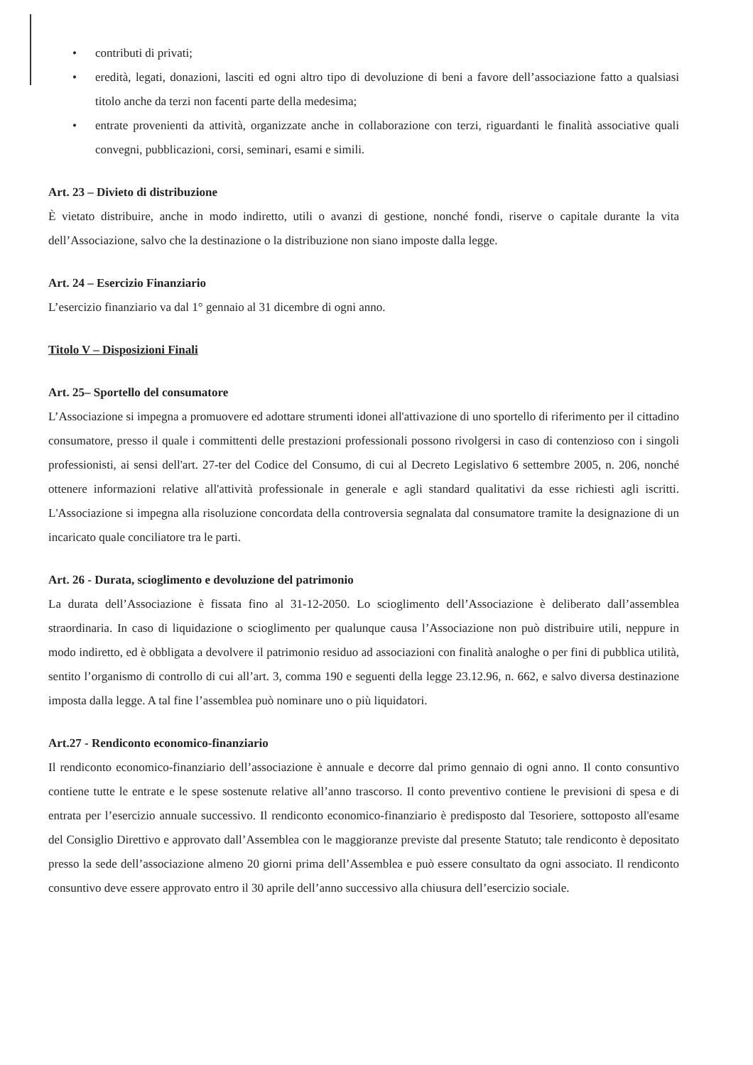• contributi di privati;
• eredità, legati, donazioni, lasciti ed ogni altro tipo di devoluzione di beni a favore dell’associazione fatto a qualsiasi titolo anche da terzi non facenti parte della medesima;
• entrate provenienti da attività, organizzate anche in collaborazione con terzi, riguardanti le finalità associative quali convegni, pubblicazioni, corsi, seminari, esami e simili.
Art. 23 – Divieto di distribuzione
È vietato distribuire, anche in modo indiretto, utili o avanzi di gestione, nonché fondi, riserve o capitale durante la vita dell’Associazione, salvo che la destinazione o la distribuzione non siano imposte dalla legge.
Art. 24 – Esercizio Finanziario
L’esercizio finanziario va dal 1° gennaio al 31 dicembre di ogni anno.
Titolo V – Disposizioni Finali
Art. 25– Sportello del consumatore
L’Associazione si impegna a promuovere ed adottare strumenti idonei all'attivazione di uno sportello di riferimento per il cittadino consumatore, presso il quale i committenti delle prestazioni professionali possono rivolgersi in caso di contenzioso con i singoli professionisti, ai sensi dell'art. 27-ter del Codice del Consumo, di cui al Decreto Legislativo 6 settembre 2005, n. 206, nonché ottenere informazioni relative all'attività professionale in generale e agli standard qualitativi da esse richiesti agli iscritti. L'Associazione si impegna alla risoluzione concordata della controversia segnalata dal consumatore tramite la designazione di un incaricato quale conciliatore tra le parti.
Art. 26 - Durata, scioglimento e devoluzione del patrimonio
La durata dell’Associazione è fissata fino al 31-12-2050. Lo scioglimento dell’Associazione è deliberato dall’assemblea straordinaria. In caso di liquidazione o scioglimento per qualunque causa l’Associazione non può distribuire utili, neppure in modo indiretto, ed è obbligata a devolvere il patrimonio residuo ad associazioni con finalità analoghe o per fini di pubblica utilità, sentito l’organismo di controllo di cui all’art. 3, comma 190 e seguenti della legge 23.12.96, n. 662, e salvo diversa destinazione imposta dalla legge. A tal fine l’assemblea può nominare uno o più liquidatori.
Art.27 - Rendiconto economico-finanziario
Il rendiconto economico-finanziario dell’associazione è annuale e decorre dal primo gennaio di ogni anno. Il conto consuntivo contiene tutte le entrate e le spese sostenute relative all’anno trascorso. Il conto preventivo contiene le previsioni di spesa e di entrata per l’esercizio annuale successivo. Il rendiconto economico-finanziario è predisposto dal Tesoriere, sottoposto all'esame del Consiglio Direttivo e approvato dall’Assemblea con le maggioranze previste dal presente Statuto; tale rendiconto è depositato presso la sede dell’associazione almeno 20 giorni prima dell’Assemblea e può essere consultato da ogni associato. Il rendiconto consuntivo deve essere approvato entro il 30 aprile dell’anno successivo alla chiusura dell’esercizio sociale.